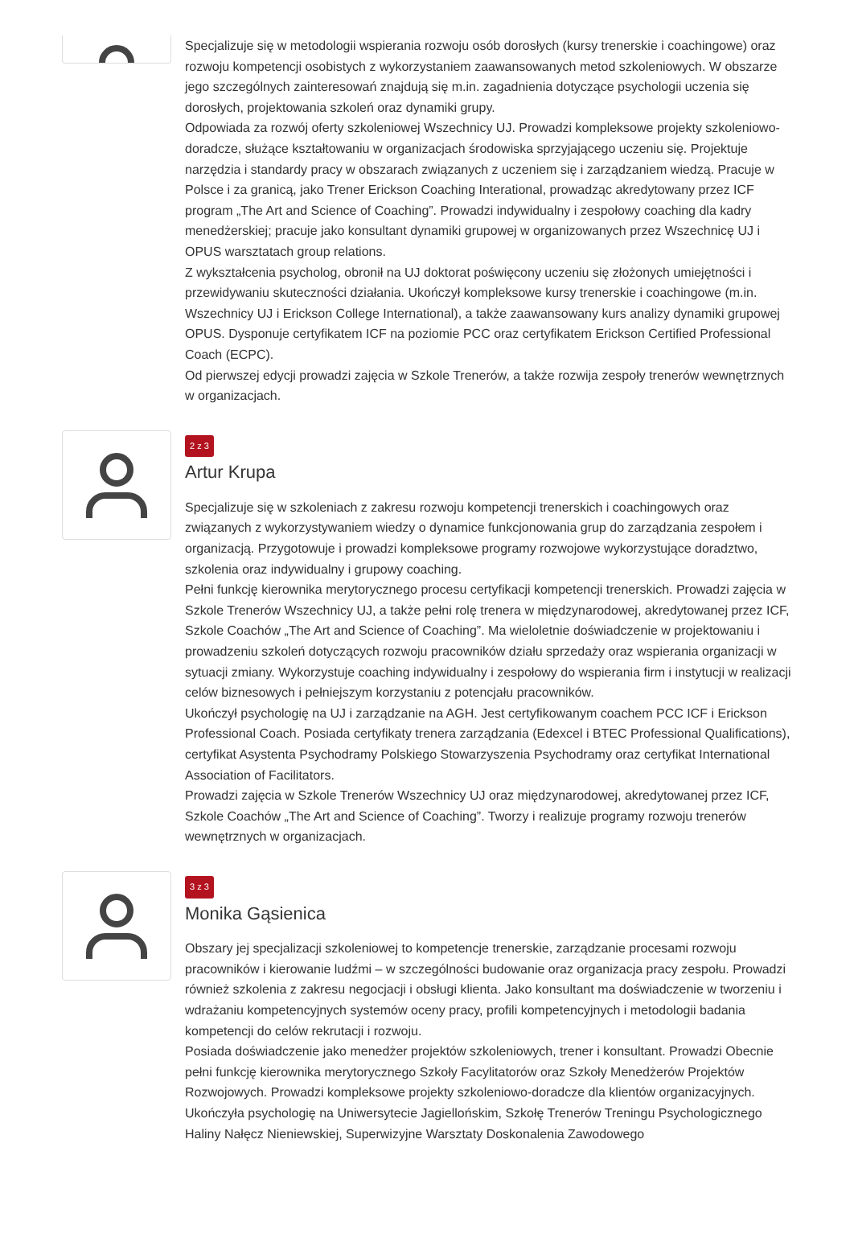Specjalizuje się w metodologii wspierania rozwoju osób dorosłych (kursy trenerskie i coachingowe) oraz rozwoju kompetencji osobistych z wykorzystaniem zaawansowanych metod szkoleniowych. W obszarze jego szczególnych zainteresowań znajdują się m.in. zagadnienia dotyczące psychologii uczenia się dorosłych, projektowania szkoleń oraz dynamiki grupy.
Odpowiada za rozwój oferty szkoleniowej Wszechnicy UJ. Prowadzi kompleksowe projekty szkoleniowo-doradcze, służące kształtowaniu w organizacjach środowiska sprzyjającego uczeniu się. Projektuje narzędzia i standardy pracy w obszarach związanych z uczeniem się i zarządzaniem wiedzą. Pracuje w Polsce i za granicą, jako Trener Erickson Coaching Interational, prowadząc akredytowany przez ICF program „The Art and Science of Coaching”. Prowadzi indywidualny i zespołowy coaching dla kadry menedżerskiej; pracuje jako konsultant dynamiki grupowej w organizowanych przez Wszechnicę UJ i OPUS warsztatach group relations.
Z wykształcenia psycholog, obronił na UJ doktorat poświęcony uczeniu się złożonych umiejętności i przewidywaniu skuteczności działania. Ukończył kompleksowe kursy trenerskie i coachingowe (m.in. Wszechnicy UJ i Erickson College International), a także zaawansowany kurs analizy dynamiki grupowej OPUS. Dysponuje certyfikatem ICF na poziomie PCC oraz certyfikatem Erickson Certified Professional Coach (ECPC).
Od pierwszej edycji prowadzi zajęcia w Szkole Trenerów, a także rozwija zespoły trenerów wewnętrznych w organizacjach.
2 z 3
Artur Krupa
Specjalizuje się w szkoleniach z zakresu rozwoju kompetencji trenerskich i coachingowych oraz związanych z wykorzystywaniem wiedzy o dynamice funkcjonowania grup do zarządzania zespołem i organizacją. Przygotowuje i prowadzi kompleksowe programy rozwojowe wykorzystujące doradztwo, szkolenia oraz indywidualny i grupowy coaching.
Pełni funkcję kierownika merytorycznego procesu certyfikacji kompetencji trenerskich. Prowadzi zajęcia w Szkole Trenerów Wszechnicy UJ, a także pełni rolę trenera w międzynarodowej, akredytowanej przez ICF, Szkole Coachów „The Art and Science of Coaching”. Ma wieloletnie doświadczenie w projektowaniu i prowadzeniu szkoleń dotyczących rozwoju pracowników działu sprzedaży oraz wspierania organizacji w sytuacji zmiany. Wykorzystuje coaching indywidualny i zespołowy do wspierania firm i instytucji w realizacji celów biznesowych i pełniejszym korzystaniu z potencjału pracowników.
Ukończył psychologię na UJ i zarządzanie na AGH. Jest certyfikowanym coachem PCC ICF i Erickson Professional Coach. Posiada certyfikaty trenera zarządzania (Edexcel i BTEC Professional Qualifications), certyfikat Asystenta Psychodramy Polskiego Stowarzyszenia Psychodramy oraz certyfikat International Association of Facilitators.
Prowadzi zajęcia w Szkole Trenerów Wszechnicy UJ oraz międzynarodowej, akredytowanej przez ICF, Szkole Coachów „The Art and Science of Coaching”. Tworzy i realizuje programy rozwoju trenerów wewnętrznych w organizacjach.
3 z 3
Monika Gąsienica
Obszary jej specjalizacji szkoleniowej to kompetencje trenerskie, zarządzanie procesami rozwoju pracowników i kierowanie ludźmi – w szczególności budowanie oraz organizacja pracy zespołu. Prowadzi również szkolenia z zakresu negocjacji i obsługi klienta. Jako konsultant ma doświadczenie w tworzeniu i wdrażaniu kompetencyjnych systemów oceny pracy, profili kompetencyjnych i metodologii badania kompetencji do celów rekrutacji i rozwoju.
Posiada doświadczenie jako menedżer projektów szkoleniowych, trener i konsultant. Prowadzi Obecnie pełni funkcję kierownika merytorycznego Szkoły Facylitatorów oraz Szkoły Menedżerów Projektów Rozwojowych. Prowadzi kompleksowe projekty szkoleniowo-doradcze dla klientów organizacyjnych.
Ukończyła psychologię na Uniwersytecie Jagiellońskim, Szkołę Trenerów Treningu Psychologicznego Haliny Nałęcz Nieniewskiej, Superwizyjne Warsztaty Doskonalenia Zawodowego